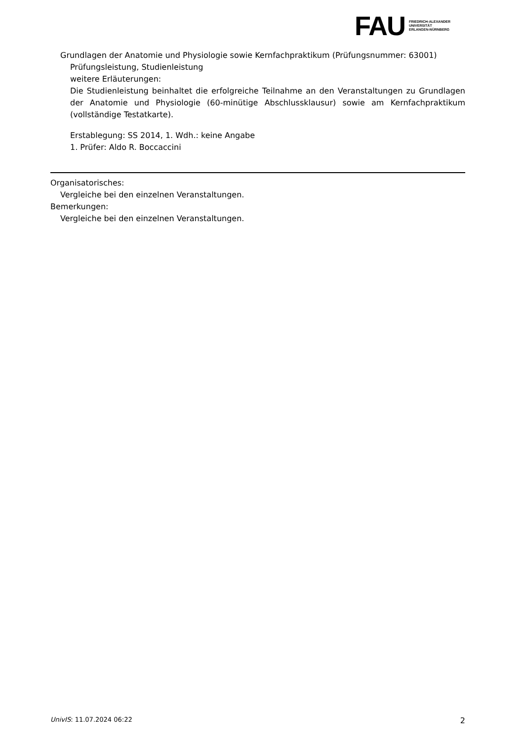FAU
FRIEDRICH-ALEXANDER
UNIVERSITÄT
ERLANGEN-NÜRNBERG
Grundlagen der Anatomie und Physiologie sowie Kernfachpraktikum (Prüfungsnummer: 63001)
Prüfungsleistung, Studienleistung
weitere Erläuterungen:
Die Studienleistung beinhaltet die erfolgreiche Teilnahme an den Veranstaltungen zu Grundlagen der Anatomie und Physiologie (60-minütige Abschlussklausur) sowie am Kernfachpraktikum (vollständige Testatkarte).
Erstablegung: SS 2014, 1. Wdh.: keine Angabe
1. Prüfer: Aldo R. Boccaccini
Organisatorisches:
Vergleiche bei den einzelnen Veranstaltungen.
Bemerkungen:
Vergleiche bei den einzelnen Veranstaltungen.
UnivIS: 11.07.2024 06:22 2